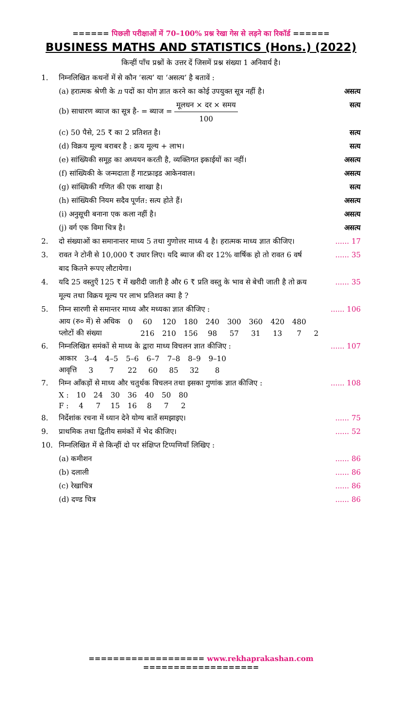====== पिछली परीक्षाओं में 70–100% प्रश्न रेखा गेस से लड़ने का रिकॉर्ड ======
BUSINESS MATHS AND STATISTICS (Hons.) (2022)
किन्हीं पाँच प्रश्नों के उत्तर दें जिसमें प्रश्न संख्या 1 अनिवार्य है।
1. निम्नलिखित कथनों में से कौन ‘सत्य’ या ‘असत्य’ है बतावें :
(a) हरात्मक श्रेणी के n पदों का योग ज्ञात करने का कोई उपयुक्त सूत्र नहीं है।
असत्य
(b) साधारण ब्याज का सूत्र है- = ब्याज = मूलधन × दर × समय 100
सत्य
(c) 50 पैसे, 25 ₹ का 2 प्रतिशत है।
सत्य
(d) विक्रय मूल्य बराबर है : क्रय मूल्य + लाभ।
सत्य
(e) सांख्यिकी समूह का अध्ययन करती है, व्यक्तिगत इकाईयों का नहीं।
असत्य
(f) सांख्यिकी के जन्मदाता हैं गाटफ्राइड आकेनवाल।
असत्य
(g) सांख्यिकी गणित की एक शाखा है।
सत्य
(h) सांख्यिकी नियम सदैव पूर्णत: सत्य होते हैं।
असत्य
(i) अनुसूची बनाना एक कला नहीं है।
असत्य
(j) वर्ग एक विमा चित्र है। असत्य
2. दो संख्याओं का समानान्तर माध्य 5 तथा गुणोत्तर माध्य 4 है। हरात्मक माध्य ज्ञात कीजिए।
...... 17
3. रावत ने टोनी से 10,000 ₹ उधार लिए। यदि ब्याज की दर 12% वार्षिक हो तो रावत 6 वर्ष बाद कितने रूपए लौटायेगा।
...... 35
4. यदि 25 वस्तुएँ 125 ₹ में खरीदी जाती है और 6 ₹ प्रति वस्तु के भाव से बेची जाती है तो क्रय मूल्य तथा विक्रय मूल्य पर लाभ प्रतिशत क्या है ?
...... 35
5. निम्न सारणी से समान्तर माध्य और मध्यका ज्ञात कीजिए :
...... 106
| आय (रु० में) से अधिक | 0 | 60 | 120 | 180 | 240 | 300 | 360 | 420 | 480 | |
| प्लोटों की संख्या | | 216 | 210 | 156 | 98 | 57 | 31 | 13 | 7 | 2 |
6. निम्नलिखित समंकों से माध्य के द्वारा माध्य विचलन ज्ञात कीजिए :
...... 107
| आकार | 3–4 | 4–5 | 5–6 | 6–7 | 7–8 | 8–9 | 9–10 |
| आवृत्ति | 3 | 7 | 22 | 60 | 85 | 32 | 8 |
7. निम्न आँकड़ों से माध्य और चतुर्थक विचलन तथा इसका गुणांक ज्ञात कीजिए :
...... 108
| X : | 10 | 24 | 30 | 36 | 40 | 50 | 80 |
| F : | 4 | 7 | 15 | 16 | 8 | 7 | 2 |
8. निर्देशांक रचना में ध्यान देने योग्य बातें समझाइए।
...... 75
9. प्राथमिक तथा द्वितीय समंकों में भेद कीजिए।
...... 52
10. निम्नलिखित में से किन्हीं दो पर संक्षिप्त टिप्पणियाँ लिखिए :
(a) कमीशन ...... 86
(b) दलाली ...... 86
(c) रेखाचित्र ...... 86
(d) दण्ड चित्र ...... 86
=================== www.rekhaprakashan.com ===================